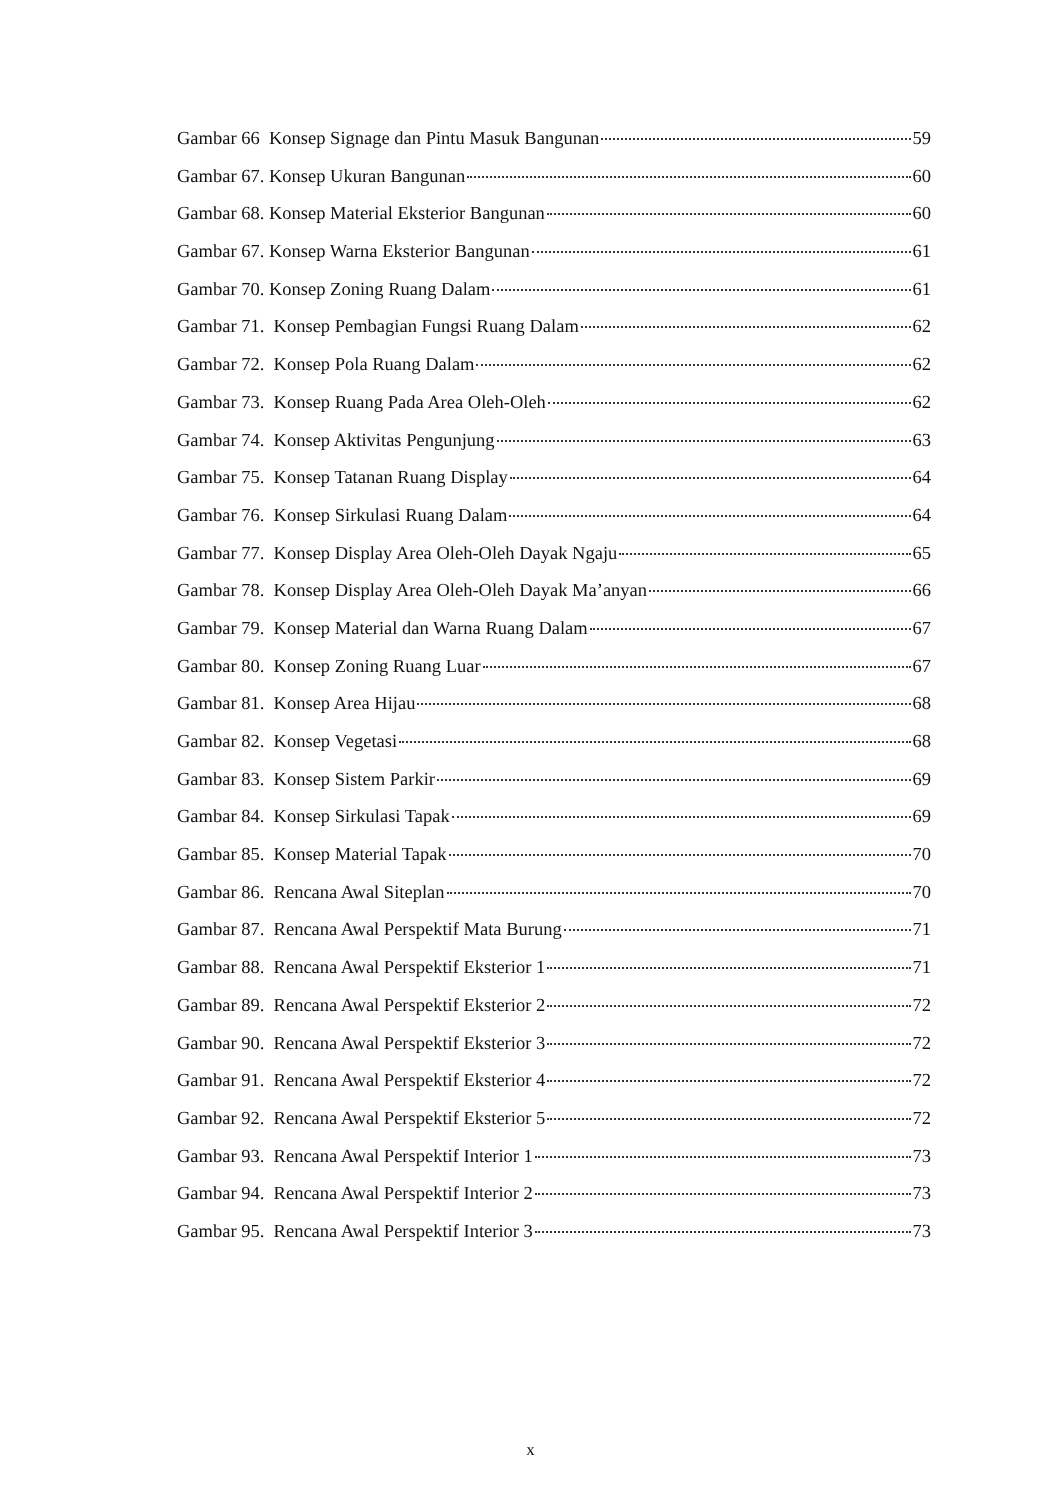Gambar 66 Konsep Signage dan Pintu Masuk Bangunan 59
Gambar 67. Konsep Ukuran Bangunan 60
Gambar 68. Konsep Material Eksterior Bangunan 60
Gambar 67. Konsep Warna Eksterior Bangunan 61
Gambar 70. Konsep Zoning Ruang Dalam 61
Gambar 71. Konsep Pembagian Fungsi Ruang Dalam 62
Gambar 72. Konsep Pola Ruang Dalam 62
Gambar 73. Konsep Ruang Pada Area Oleh-Oleh 62
Gambar 74. Konsep Aktivitas Pengunjung 63
Gambar 75. Konsep Tatanan Ruang Display 64
Gambar 76. Konsep Sirkulasi Ruang Dalam 64
Gambar 77. Konsep Display Area Oleh-Oleh Dayak Ngaju 65
Gambar 78. Konsep Display Area Oleh-Oleh Dayak Ma’anyan 66
Gambar 79. Konsep Material dan Warna Ruang Dalam 67
Gambar 80. Konsep Zoning Ruang Luar 67
Gambar 81. Konsep Area Hijau 68
Gambar 82. Konsep Vegetasi 68
Gambar 83. Konsep Sistem Parkir 69
Gambar 84. Konsep Sirkulasi Tapak 69
Gambar 85. Konsep Material Tapak 70
Gambar 86. Rencana Awal Siteplan 70
Gambar 87. Rencana Awal Perspektif Mata Burung 71
Gambar 88. Rencana Awal Perspektif Eksterior 1 71
Gambar 89. Rencana Awal Perspektif Eksterior 2 72
Gambar 90. Rencana Awal Perspektif Eksterior 3 72
Gambar 91. Rencana Awal Perspektif Eksterior 4 72
Gambar 92. Rencana Awal Perspektif Eksterior 5 72
Gambar 93. Rencana Awal Perspektif Interior 1 73
Gambar 94. Rencana Awal Perspektif Interior 2 73
Gambar 95. Rencana Awal Perspektif Interior 3 73
x